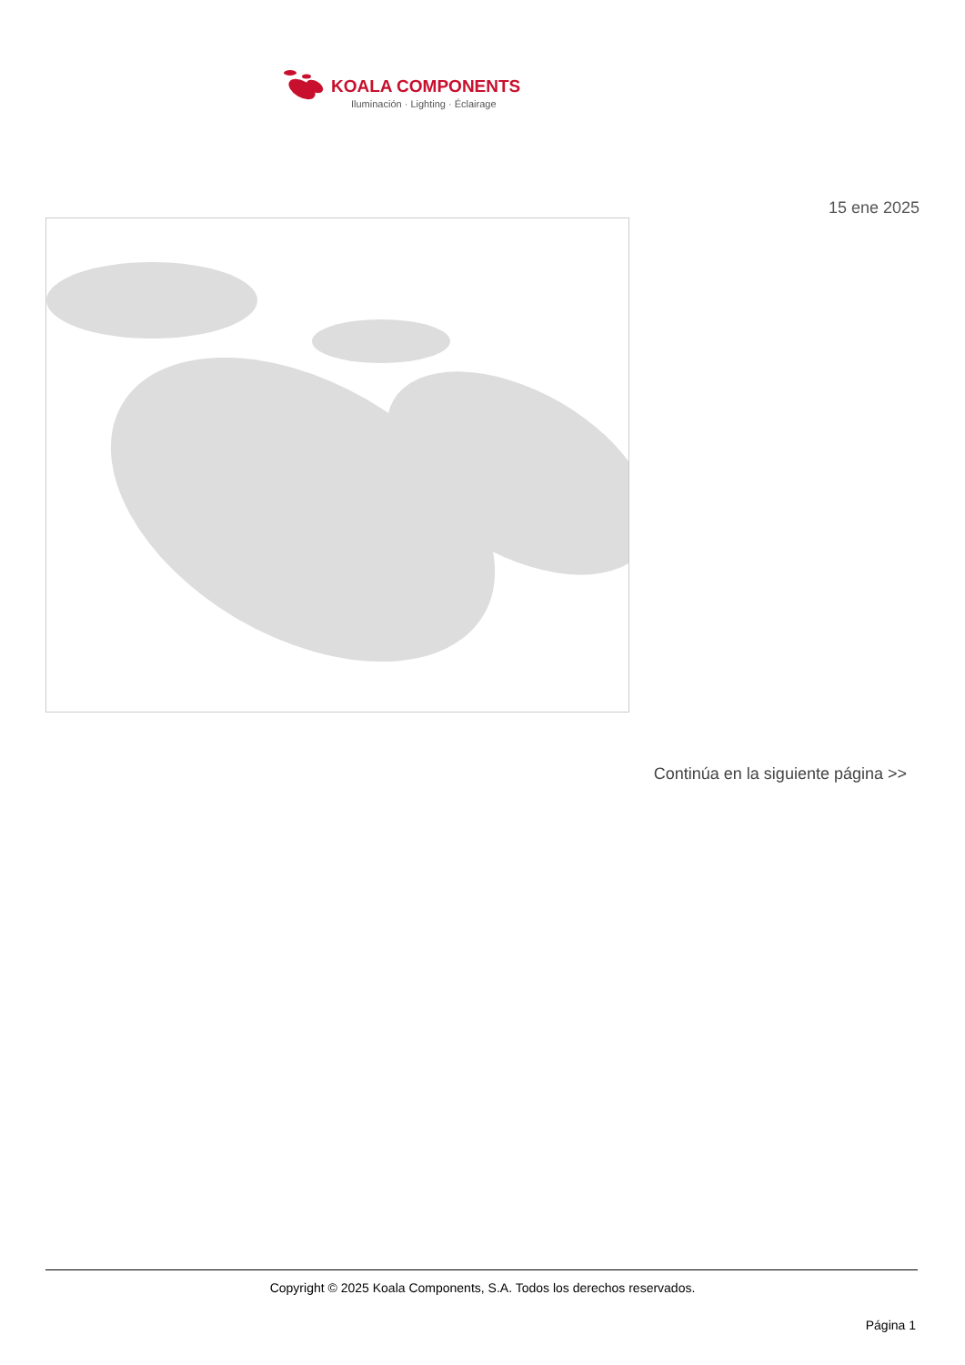KOALA COMPONENTS
Iluminación · Lighting · Éclairage
15 ene 2025
Continúa en la siguiente página >>
Copyright © 2025 Koala Components, S.A. Todos los derechos reservados.
Página 1